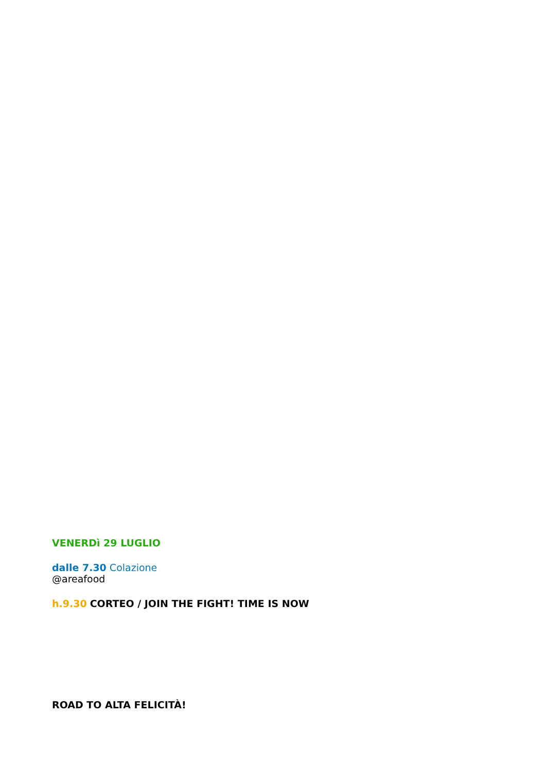VENERDì 29 LUGLIO
dalle 7.30 Colazione
@areafood
h.9.30 CORTEO / JOIN THE FIGHT! TIME IS NOW
ROAD TO ALTA FELICITÀ!